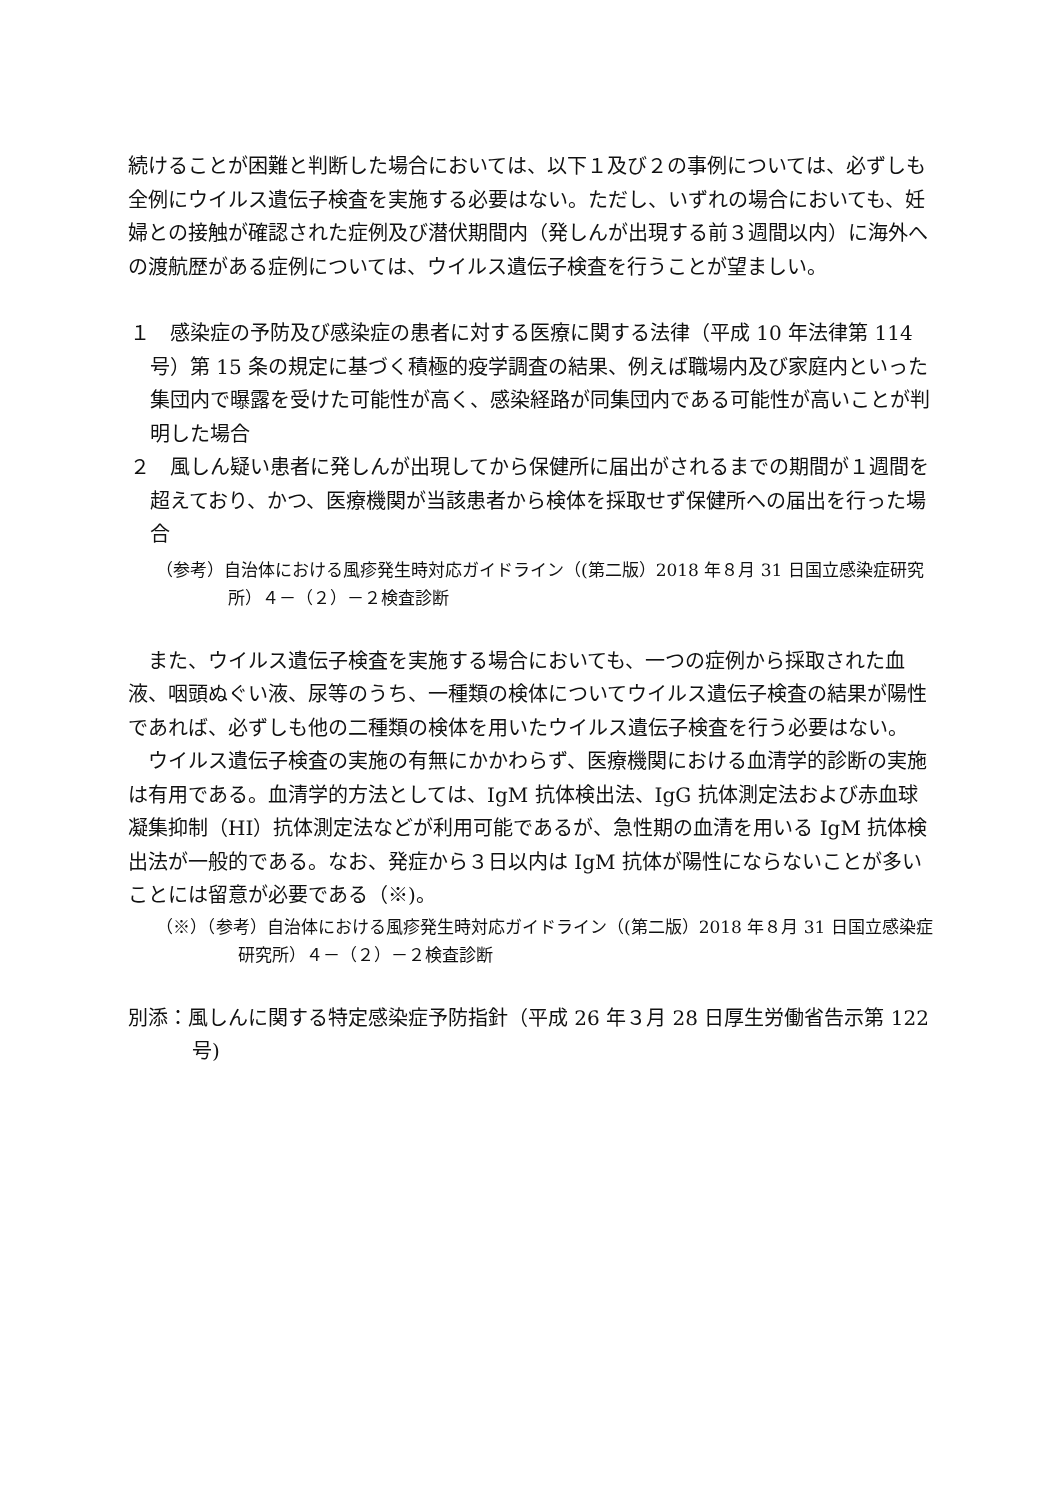続けることが困難と判断した場合においては、以下１及び２の事例については、必ずしも全例にウイルス遺伝子検査を実施する必要はない。ただし、いずれの場合においても、妊婦との接触が確認された症例及び潜伏期間内（発しんが出現する前３週間以内）に海外への渡航歴がある症例については、ウイルス遺伝子検査を行うことが望ましい。
１　感染症の予防及び感染症の患者に対する医療に関する法律（平成 10 年法律第 114 号）第 15 条の規定に基づく積極的疫学調査の結果、例えば職場内及び家庭内といった集団内で曝露を受けた可能性が高く、感染経路が同集団内である可能性が高いことが判明した場合
２　風しん疑い患者に発しんが出現してから保健所に届出がされるまでの期間が１週間を超えており、かつ、医療機関が当該患者から検体を採取せず保健所への届出を行った場合
（参考）自治体における風疹発生時対応ガイドライン（(第二版）2018 年８月 31 日国立感染症研究所）４－（２）－２検査診断
また、ウイルス遺伝子検査を実施する場合においても、一つの症例から採取された血液、咽頭ぬぐい液、尿等のうち、一種類の検体についてウイルス遺伝子検査の結果が陽性であれば、必ずしも他の二種類の検体を用いたウイルス遺伝子検査を行う必要はない。
ウイルス遺伝子検査の実施の有無にかかわらず、医療機関における血清学的診断の実施は有用である。血清学的方法としては、IgM 抗体検出法、IgG 抗体測定法および赤血球凝集抑制（HI）抗体測定法などが利用可能であるが、急性期の血清を用いる IgM 抗体検出法が一般的である。なお、発症から３日以内は IgM 抗体が陽性にならないことが多いことには留意が必要である（※)。
（※）（参考）自治体における風疹発生時対応ガイドライン（(第二版）2018 年８月 31 日国立感染症研究所）４－（２）－２検査診断
別添：風しんに関する特定感染症予防指針（平成 26 年３月 28 日厚生労働省告示第 122 号)